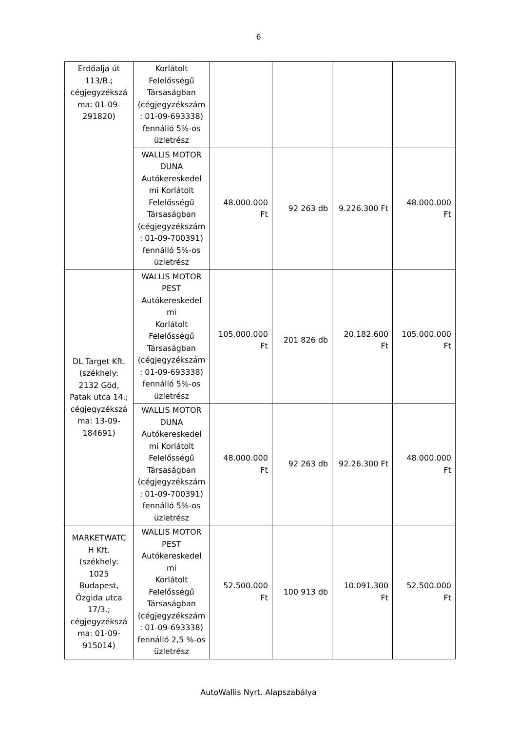6
| Erdőalja út 113/B.; cégjegyzékszá ma: 01-09-291820) | Korlátolt Felelősségű Társaságban (cégjegyzékszám : 01-09-693338) fennálló 5%-os üzletrész | | | | |
| | WALLIS MOTOR DUNA Autókereskedel mi Korlátolt Felelősségű Társaságban (cégjegyzékszám : 01-09-700391) fennálló 5%-os üzletrész | 48.000.000 Ft | 92 263 db | 9.226.300 Ft | 48.000.000 Ft |
| DL Target Kft. (székhely: 2132 Göd, Patak utca 14.; cégjegyzékszá ma: 13-09-184691) | WALLIS MOTOR PEST Autókereskedel mi Korlátolt Felelősségű Társaságban (cégjegyzékszám : 01-09-693338) fennálló 5%-os üzletrész | 105.000.000 Ft | 201 826 db | 20.182.600 Ft | 105.000.000 Ft |
| | WALLIS MOTOR DUNA Autókereskedel mi Korlátolt Felelősségű Társaságban (cégjegyzékszám : 01-09-700391) fennálló 5%-os üzletrész | 48.000.000 Ft | 92 263 db | 92.26.300 Ft | 48.000.000 Ft |
| MARKETWATC H Kft. (székhely: 1025 Budapest, Őzgida utca 17/3.; cégjegyzékszá ma: 01-09-915014) | WALLIS MOTOR PEST Autókereskedel mi Korlátolt Felelősségű Társaságban (cégjegyzékszám : 01-09-693338) fennálló 2,5 %-os üzletrész | 52.500.000 Ft | 100 913 db | 10.091.300 Ft | 52.500.000 Ft |
AutoWallis Nyrt. Alapszabálya